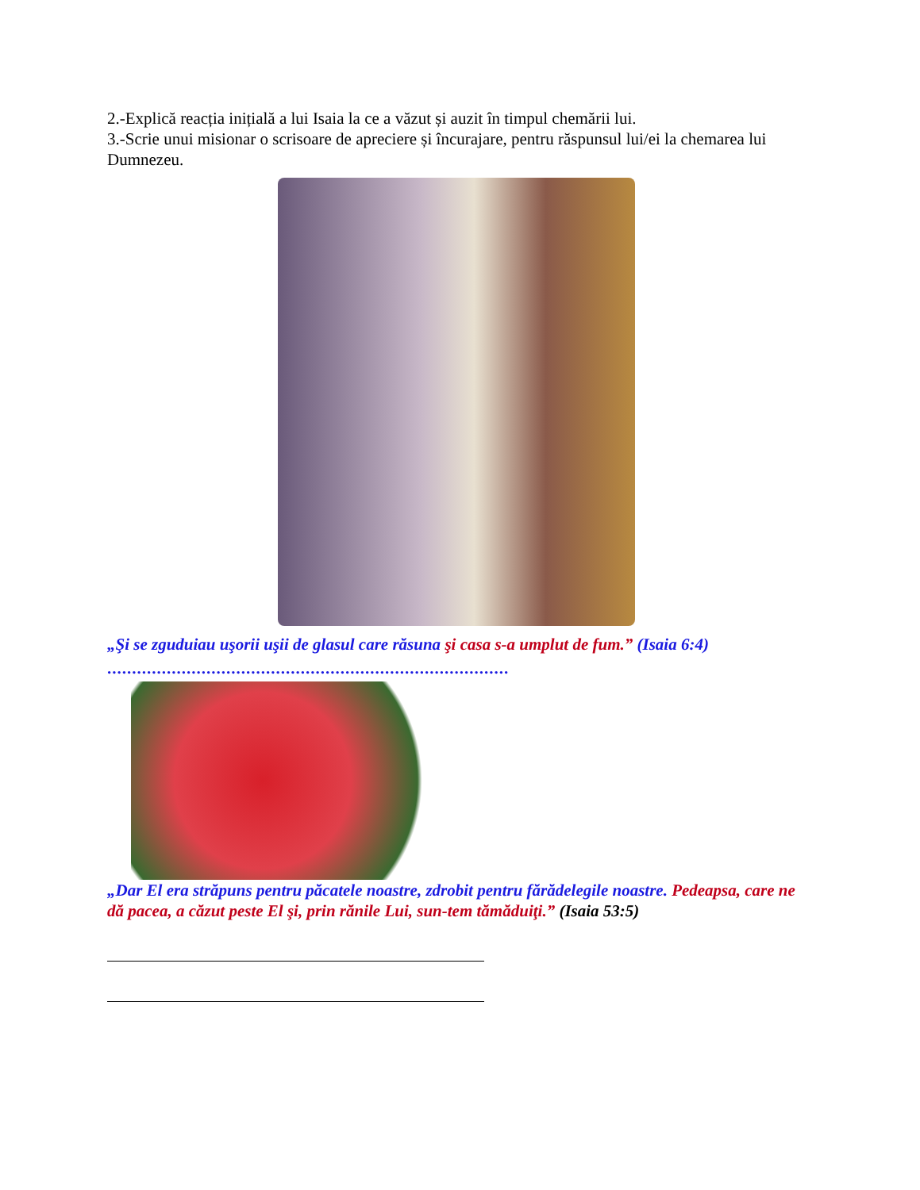2.-Explică reacția inițială a lui Isaia la ce a văzut și auzit în timpul chemării lui.
3.-Scrie unui misionar o scrisoare de apreciere și încurajare, pentru răspunsul lui/ei la chemarea lui Dumnezeu.
„Şi se zguduiau uşorii uşii de glasul care răsuna şi casa s-a umplut de fum.” (Isaia 6:4)
.................................................................................
„Dar El era străpuns pentru păcatele noastre, zdrobit pentru fărădelegile noastre. Pedeapsa, care ne dă pacea, a căzut peste El şi, prin rănile Lui, sun-tem tămăduiţi.” (Isaia 53:5)